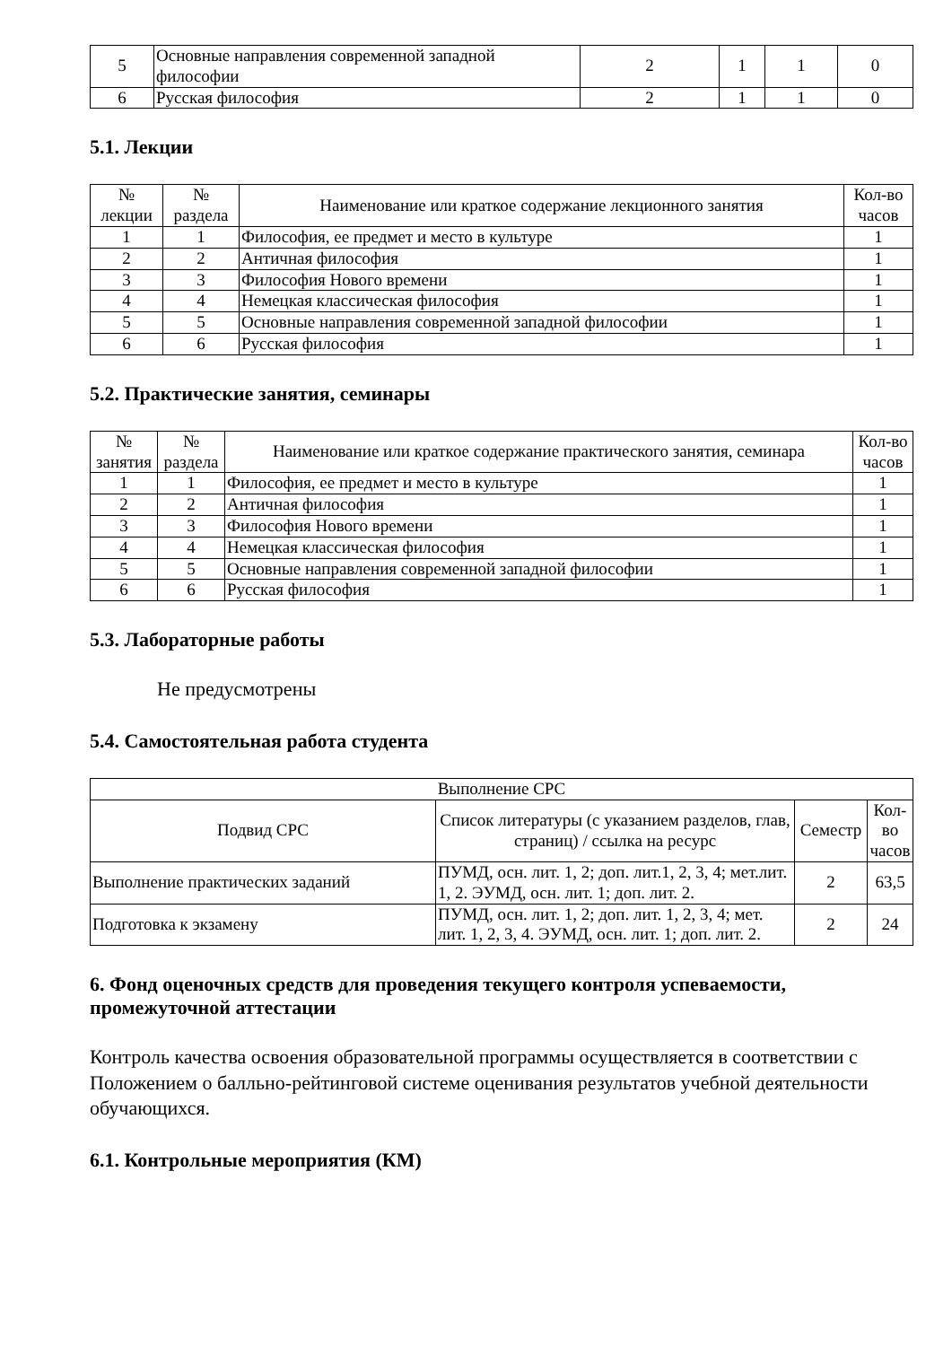| 5 | Основные направления современной западной философии | 2 | 1 | 1 | 0 |
| 6 | Русская философия | 2 | 1 | 1 | 0 |
5.1. Лекции
| № лекции | № раздела | Наименование или краткое содержание лекционного занятия | Кол-во часов |
| --- | --- | --- | --- |
| 1 | 1 | Философия, ее предмет и место в культуре | 1 |
| 2 | 2 | Античная философия | 1 |
| 3 | 3 | Философия Нового времени | 1 |
| 4 | 4 | Немецкая классическая философия | 1 |
| 5 | 5 | Основные направления современной западной философии | 1 |
| 6 | 6 | Русская философия | 1 |
5.2. Практические занятия, семинары
| № занятия | № раздела | Наименование или краткое содержание практического занятия, семинара | Кол-во часов |
| --- | --- | --- | --- |
| 1 | 1 | Философия, ее предмет и место в культуре | 1 |
| 2 | 2 | Античная философия | 1 |
| 3 | 3 | Философия Нового времени | 1 |
| 4 | 4 | Немецкая классическая философия | 1 |
| 5 | 5 | Основные направления современной западной философии | 1 |
| 6 | 6 | Русская философия | 1 |
5.3. Лабораторные работы
Не предусмотрены
5.4. Самостоятельная работа студента
| Выполнение СРС | | | |
| --- | --- | --- | --- |
| Подвид СРС | Список литературы (с указанием разделов, глав, страниц) / ссылка на ресурс | Семестр | Кол-во часов |
| Выполнение практических заданий | ПУМД, осн. лит. 1, 2; доп. лит.1, 2, 3, 4; мет.лит. 1, 2. ЭУМД, осн. лит. 1; доп. лит. 2. | 2 | 63,5 |
| Подготовка к экзамену | ПУМД, осн. лит. 1, 2; доп. лит. 1, 2, 3, 4; мет. лит. 1, 2, 3, 4. ЭУМД, осн. лит. 1; доп. лит. 2. | 2 | 24 |
6. Фонд оценочных средств для проведения текущего контроля успеваемости, промежуточной аттестации
Контроль качества освоения образовательной программы осуществляется в соответствии с Положением о балльно-рейтинговой системе оценивания результатов учебной деятельности обучающихся.
6.1. Контрольные мероприятия (КМ)